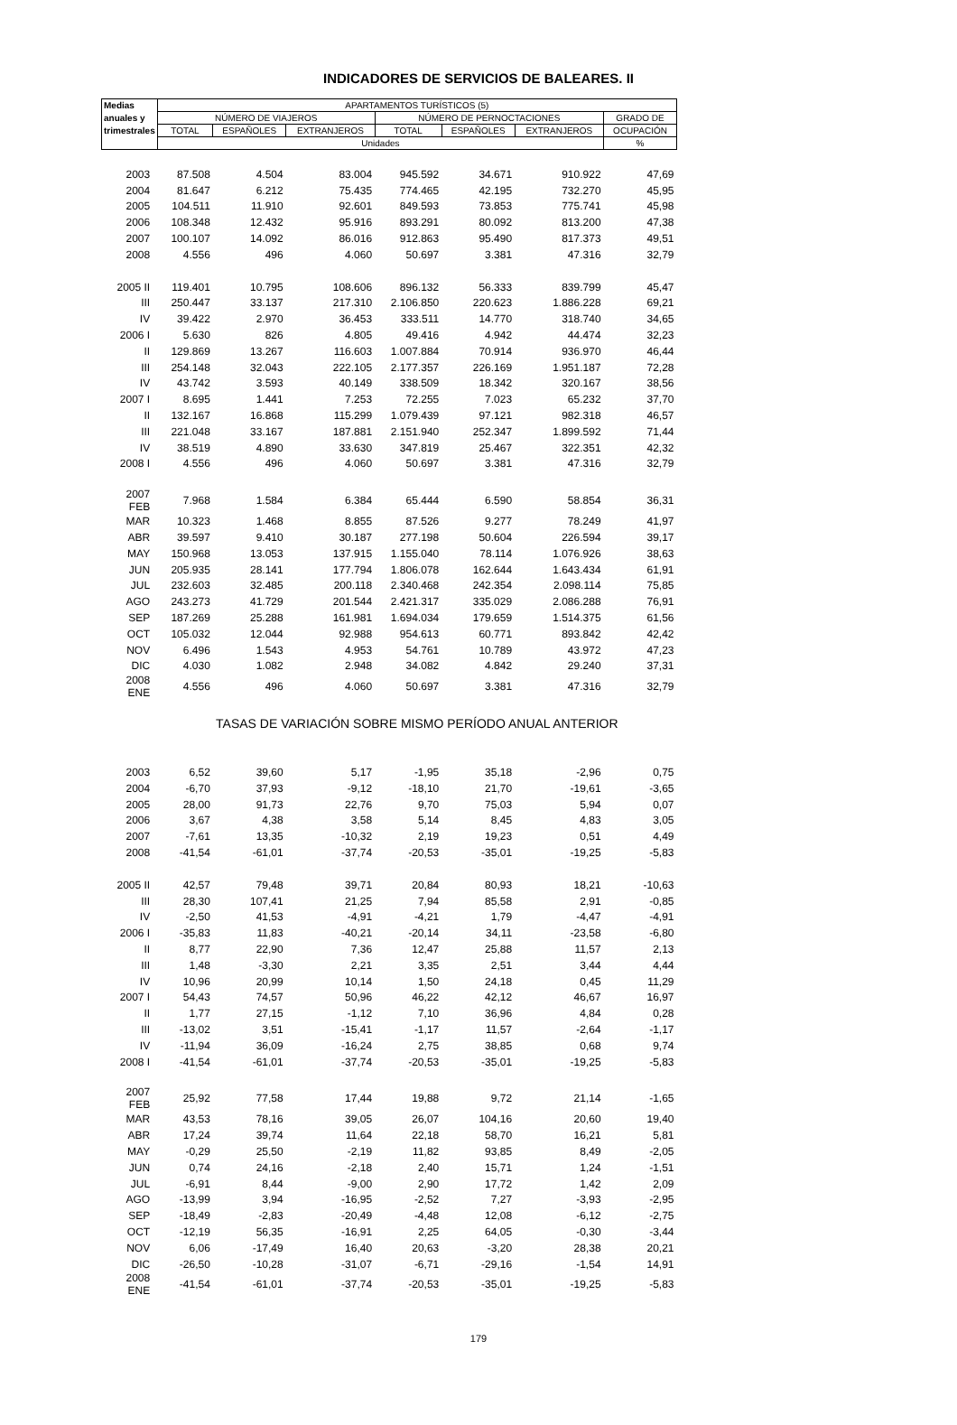INDICADORES DE SERVICIOS DE BALEARES. II
| Medias | APARTAMENTOS TURÍSTICOS (5) | | | | | | |
| --- | --- | --- | --- | --- | --- | --- | --- |
| anuales y | NÚMERO DE VIAJEROS | | | NÚMERO DE PERNOCTACIONES | | | GRADO DE |
| trimestrales | TOTAL | ESPAÑOLES | EXTRANJEROS | TOTAL | ESPAÑOLES | EXTRANJEROS | OCUPACIÓN |
| | Unidades | | | | | | % |
| 2003 | 87.508 | 4.504 | 83.004 | 945.592 | 34.671 | 910.922 | 47,69 |
| 2004 | 81.647 | 6.212 | 75.435 | 774.465 | 42.195 | 732.270 | 45,95 |
| 2005 | 104.511 | 11.910 | 92.601 | 849.593 | 73.853 | 775.741 | 45,98 |
| 2006 | 108.348 | 12.432 | 95.916 | 893.291 | 80.092 | 813.200 | 47,38 |
| 2007 | 100.107 | 14.092 | 86.016 | 912.863 | 95.490 | 817.373 | 49,51 |
| 2008 | 4.556 | 496 | 4.060 | 50.697 | 3.381 | 47.316 | 32,79 |
| 2005 II | 119.401 | 10.795 | 108.606 | 896.132 | 56.333 | 839.799 | 45,47 |
| III | 250.447 | 33.137 | 217.310 | 2.106.850 | 220.623 | 1.886.228 | 69,21 |
| IV | 39.422 | 2.970 | 36.453 | 333.511 | 14.770 | 318.740 | 34,65 |
| 2006 I | 5.630 | 826 | 4.805 | 49.416 | 4.942 | 44.474 | 32,23 |
| II | 129.869 | 13.267 | 116.603 | 1.007.884 | 70.914 | 936.970 | 46,44 |
| III | 254.148 | 32.043 | 222.105 | 2.177.357 | 226.169 | 1.951.187 | 72,28 |
| IV | 43.742 | 3.593 | 40.149 | 338.509 | 18.342 | 320.167 | 38,56 |
| 2007 I | 8.695 | 1.441 | 7.253 | 72.255 | 7.023 | 65.232 | 37,70 |
| II | 132.167 | 16.868 | 115.299 | 1.079.439 | 97.121 | 982.318 | 46,57 |
| III | 221.048 | 33.167 | 187.881 | 2.151.940 | 252.347 | 1.899.592 | 71,44 |
| IV | 38.519 | 4.890 | 33.630 | 347.819 | 25.467 | 322.351 | 42,32 |
| 2008 I | 4.556 | 496 | 4.060 | 50.697 | 3.381 | 47.316 | 32,79 |
| 2007 FEB | 7.968 | 1.584 | 6.384 | 65.444 | 6.590 | 58.854 | 36,31 |
| MAR | 10.323 | 1.468 | 8.855 | 87.526 | 9.277 | 78.249 | 41,97 |
| ABR | 39.597 | 9.410 | 30.187 | 277.198 | 50.604 | 226.594 | 39,17 |
| MAY | 150.968 | 13.053 | 137.915 | 1.155.040 | 78.114 | 1.076.926 | 38,63 |
| JUN | 205.935 | 28.141 | 177.794 | 1.806.078 | 162.644 | 1.643.434 | 61,91 |
| JUL | 232.603 | 32.485 | 200.118 | 2.340.468 | 242.354 | 2.098.114 | 75,85 |
| AGO | 243.273 | 41.729 | 201.544 | 2.421.317 | 335.029 | 2.086.288 | 76,91 |
| SEP | 187.269 | 25.288 | 161.981 | 1.694.034 | 179.659 | 1.514.375 | 61,56 |
| OCT | 105.032 | 12.044 | 92.988 | 954.613 | 60.771 | 893.842 | 42,42 |
| NOV | 6.496 | 1.543 | 4.953 | 54.761 | 10.789 | 43.972 | 47,23 |
| DIC | 4.030 | 1.082 | 2.948 | 34.082 | 4.842 | 29.240 | 37,31 |
| 2008 ENE | 4.556 | 496 | 4.060 | 50.697 | 3.381 | 47.316 | 32,79 |
| | TASAS DE VARIACIÓN SOBRE MISMO PERÍODO ANUAL ANTERIOR | | | | | | |
| 2003 | 6,52 | 39,60 | 5,17 | -1,95 | 35,18 | -2,96 | 0,75 |
| 2004 | -6,70 | 37,93 | -9,12 | -18,10 | 21,70 | -19,61 | -3,65 |
| 2005 | 28,00 | 91,73 | 22,76 | 9,70 | 75,03 | 5,94 | 0,07 |
| 2006 | 3,67 | 4,38 | 3,58 | 5,14 | 8,45 | 4,83 | 3,05 |
| 2007 | -7,61 | 13,35 | -10,32 | 2,19 | 19,23 | 0,51 | 4,49 |
| 2008 | -41,54 | -61,01 | -37,74 | -20,53 | -35,01 | -19,25 | -5,83 |
| 2005 II | 42,57 | 79,48 | 39,71 | 20,84 | 80,93 | 18,21 | -10,63 |
| III | 28,30 | 107,41 | 21,25 | 7,94 | 85,58 | 2,91 | -0,85 |
| IV | -2,50 | 41,53 | -4,91 | -4,21 | 1,79 | -4,47 | -4,91 |
| 2006 I | -35,83 | 11,83 | -40,21 | -20,14 | 34,11 | -23,58 | -6,80 |
| II | 8,77 | 22,90 | 7,36 | 12,47 | 25,88 | 11,57 | 2,13 |
| III | 1,48 | -3,30 | 2,21 | 3,35 | 2,51 | 3,44 | 4,44 |
| IV | 10,96 | 20,99 | 10,14 | 1,50 | 24,18 | 0,45 | 11,29 |
| 2007 I | 54,43 | 74,57 | 50,96 | 46,22 | 42,12 | 46,67 | 16,97 |
| II | 1,77 | 27,15 | -1,12 | 7,10 | 36,96 | 4,84 | 0,28 |
| III | -13,02 | 3,51 | -15,41 | -1,17 | 11,57 | -2,64 | -1,17 |
| IV | -11,94 | 36,09 | -16,24 | 2,75 | 38,85 | 0,68 | 9,74 |
| 2008 I | -41,54 | -61,01 | -37,74 | -20,53 | -35,01 | -19,25 | -5,83 |
| 2007 FEB | 25,92 | 77,58 | 17,44 | 19,88 | 9,72 | 21,14 | -1,65 |
| MAR | 43,53 | 78,16 | 39,05 | 26,07 | 104,16 | 20,60 | 19,40 |
| ABR | 17,24 | 39,74 | 11,64 | 22,18 | 58,70 | 16,21 | 5,81 |
| MAY | -0,29 | 25,50 | -2,19 | 11,82 | 93,85 | 8,49 | -2,05 |
| JUN | 0,74 | 24,16 | -2,18 | 2,40 | 15,71 | 1,24 | -1,51 |
| JUL | -6,91 | 8,44 | -9,00 | 2,90 | 17,72 | 1,42 | 2,09 |
| AGO | -13,99 | 3,94 | -16,95 | -2,52 | 7,27 | -3,93 | -2,95 |
| SEP | -18,49 | -2,83 | -20,49 | -4,48 | 12,08 | -6,12 | -2,75 |
| OCT | -12,19 | 56,35 | -16,91 | 2,25 | 64,05 | -0,30 | -3,44 |
| NOV | 6,06 | -17,49 | 16,40 | 20,63 | -3,20 | 28,38 | 20,21 |
| DIC | -26,50 | -10,28 | -31,07 | -6,71 | -29,16 | -1,54 | 14,91 |
| 2008 ENE | -41,54 | -61,01 | -37,74 | -20,53 | -35,01 | -19,25 | -5,83 |
179